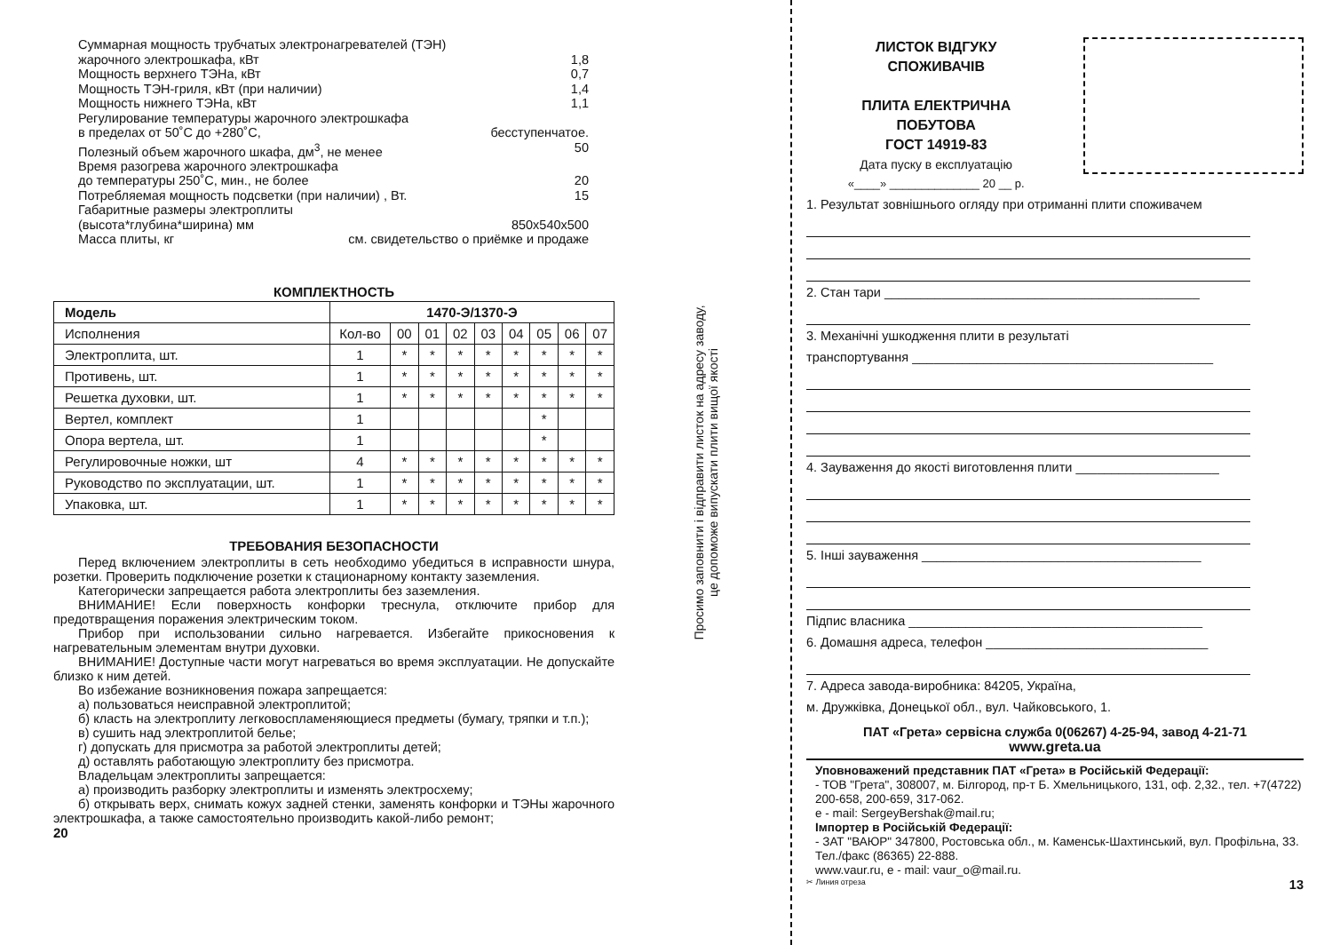Суммарная мощность трубчатых электронагревателей (ТЭН)
жарочного электрошкафа, кВт 1,8
Мощность верхнего ТЭНа, кВт 0,7
Мощность ТЭН-гриля, кВт (при наличии) 1,4
Мощность нижнего ТЭНа, кВт 1,1
Регулирование температуры жарочного электрошкафа
в пределах от 50˚С до +280˚С, бесступенчатое.
Полезный объем жарочного шкафа, дм<sup>3</sup>, не менее 50
Время разогрева жарочного электрошкафа
до температуры 250˚С, мин., не более 20
Потребляемая мощность подсветки (при наличии) , Вт. 15
Габаритные размеры электроплиты
(высота*глубина*ширина) мм 850х540х500
Масса плиты, кг см. свидетельство о приёмке и продаже
КОМПЛЕКТНОСТЬ
| Модель | 1470-Э/1370-Э | | | | | | | | |
| --- | --- | --- | --- | --- | --- | --- | --- | --- | --- |
| Исполнения | Кол-во | 00 | 01 | 02 | 03 | 04 | 05 | 06 | 07 |
| Электроплита, шт. | 1 | * | * | * | * | * | * | * | * |
| Противень, шт. | 1 | * | * | * | * | * | * | * | * |
| Решетка духовки, шт. | 1 | * | * | * | * | * | * | * | * |
| Вертел, комплект | 1 | | | | | | * | | |
| Опора вертела, шт. | 1 | | | | | | * | | |
| Регулировочные ножки, шт | 4 | * | * | * | * | * | * | * | * |
| Руководство по эксплуатации, шт. | 1 | * | * | * | * | * | * | * | * |
| Упаковка, шт. | 1 | * | * | * | * | * | * | * | * |
ТРЕБОВАНИЯ БЕЗОПАСНОСТИ
Перед включением электроплиты в сеть необходимо убедиться в исправности шнура, розетки. Проверить подключение розетки к стационарному контакту заземления.
Категорически запрещается работа электроплиты без заземления.
ВНИМАНИЕ! Если поверхность конфорки треснула, отключите прибор для предотвращения поражения электрическим током.
Прибор при использовании сильно нагревается. Избегайте прикосновения к нагревательным элементам внутри духовки.
ВНИМАНИЕ! Доступные части могут нагреваться во время эксплуатации. Не допускайте близко к ним детей.
Во избежание возникновения пожара запрещается:
а) пользоваться неисправной электроплитой;
б) класть на электроплиту легковоспламеняющиеся предметы (бумагу, тряпки и т.п.);
в) сушить над электроплитой белье;
г) допускать для присмотра за работой электроплиты детей;
д) оставлять работающую электроплиту без присмотра.
Владельцам электроплиты запрещается:
а) производить разборку электроплиты и изменять электросхему;
б) открывать верх, снимать кожух задней стенки, заменять конфорки и ТЭНы жарочного электрошкафа, а также самостоятельно производить какой-либо ремонт;
20
Просимо заповнити і відправити листок на адресу заводу,
це допоможе випускати плити вищої якості
ЛИСТОК ВІДГУКУ
СПОЖИВАЧІВ
ПЛИТА ЕЛЕКТРИЧНА
ПОБУТОВА
ГОСТ 14919-83
Дата пуску в експлуатацію
«____» ______________ 20 __ р.
1. Результат зовнішнього огляду при отриманні плити споживачем
2. Стан тари ____________________________________________
3. Механічні ушкодження плити в результаті
транспортування __________________________________________
4. Зауваження до якості виготовлення плити ____________________
5. Інші зауваження _______________________________________
Підпис власника _________________________________________
6. Домашня адреса, телефон _______________________________
7. Адреса завода-виробника: 84205, Україна,
м. Дружківка, Донецької обл., вул. Чайковського, 1.
ПАТ «Грета» сервісна служба 0(06267) 4-25-94, завод 4-21-71
www.greta.ua
Уповноважений представник ПАТ «Грета» в Російській Федерації:
- ТОВ "Грета", 308007, м. Білгород, пр-т Б. Хмельницького, 131, оф. 2,32., тел. +7(4722) 200-658, 200-659, 317-062.
e - mail: SergeyBershak@mail.ru;
Імпортер в Російській Федерації:
- ЗАТ "ВАЮР" 347800, Ростовська обл., м. Каменськ-Шахтинський, вул. Профільна, 33. Тел./факс (86365) 22-888.
www.vaur.ru, e - mail: vaur_o@mail.ru.
✂ Линия отреза 13